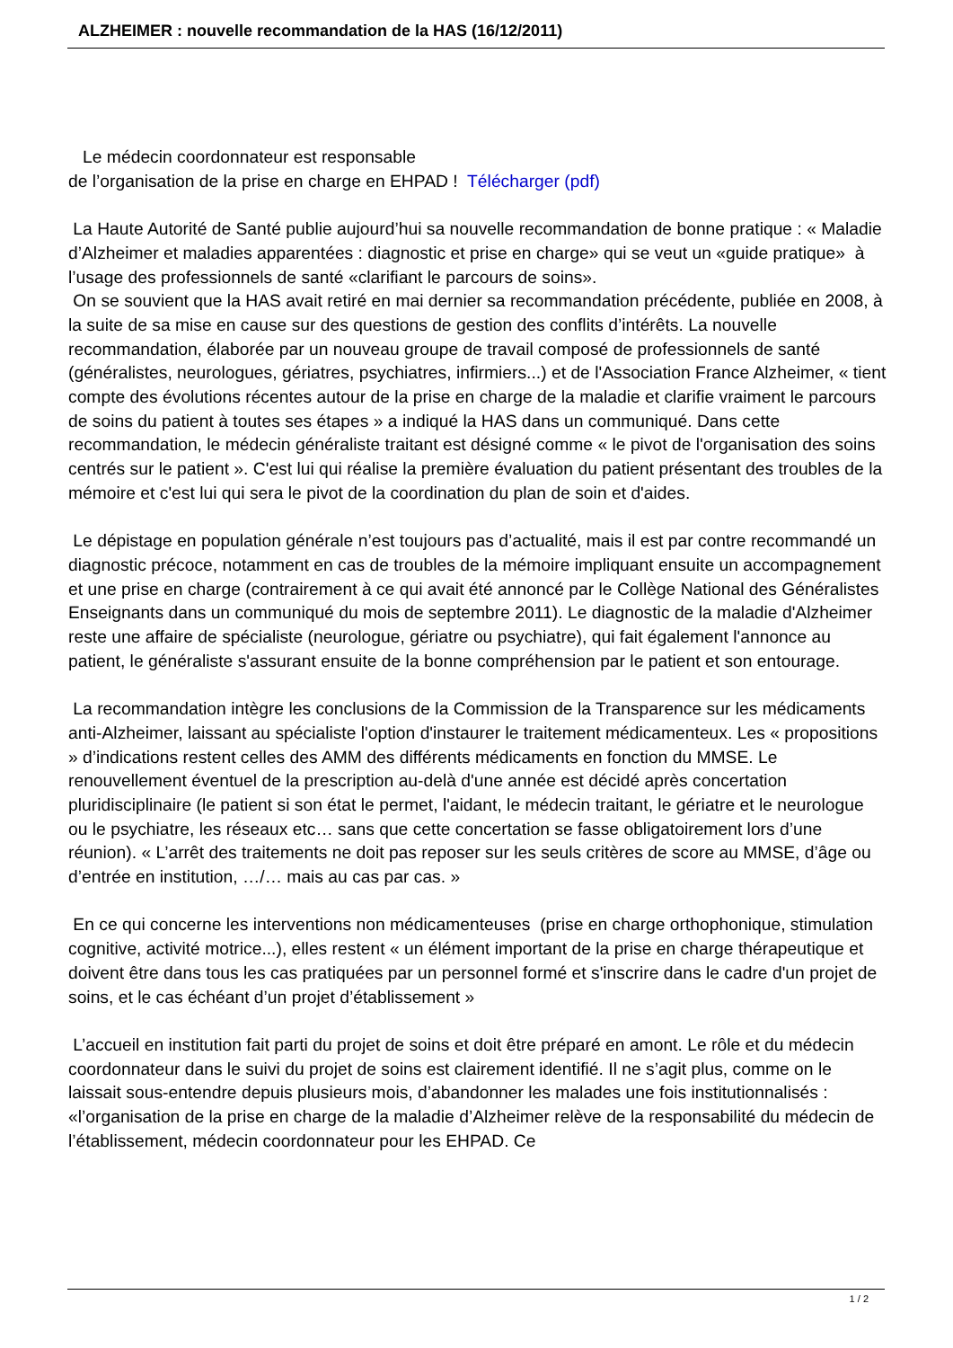ALZHEIMER : nouvelle recommandation de la HAS (16/12/2011)
Le médecin coordonnateur est responsable
de l’organisation de la prise en charge en EHPAD ! Télécharger (pdf)
La Haute Autorité de Santé publie aujourd’hui sa nouvelle recommandation de bonne pratique : « Maladie d’Alzheimer et maladies apparentées : diagnostic et prise en charge» qui se veut un «guide pratique» à l’usage des professionnels de santé «clarifiant le parcours de soins».
On se souvient que la HAS avait retiré en mai dernier sa recommandation précédente, publiée en 2008, à la suite de sa mise en cause sur des questions de gestion des conflits d’intérêts. La nouvelle recommandation, élaborée par un nouveau groupe de travail composé de professionnels de santé (généralistes, neurologues, gériatres, psychiatres, infirmiers...) et de l'Association France Alzheimer, « tient compte des évolutions récentes autour de la prise en charge de la maladie et clarifie vraiment le parcours de soins du patient à toutes ses étapes » a indiqué la HAS dans un communiqué. Dans cette recommandation, le médecin généraliste traitant est désigné comme « le pivot de l'organisation des soins centrés sur le patient ». C'est lui qui réalise la première évaluation du patient présentant des troubles de la mémoire et c'est lui qui sera le pivot de la coordination du plan de soin et d'aides.
Le dépistage en population générale n’est toujours pas d’actualité, mais il est par contre recommandé un diagnostic précoce, notamment en cas de troubles de la mémoire impliquant ensuite un accompagnement et une prise en charge (contrairement à ce qui avait été annoncé par le Collège National des Généralistes Enseignants dans un communiqué du mois de septembre 2011). Le diagnostic de la maladie d'Alzheimer reste une affaire de spécialiste (neurologue, gériatre ou psychiatre), qui fait également l'annonce au patient, le généraliste s'assurant ensuite de la bonne compréhension par le patient et son entourage.
La recommandation intègre les conclusions de la Commission de la Transparence sur les médicaments anti-Alzheimer, laissant au spécialiste l'option d'instaurer le traitement médicamenteux. Les « propositions » d’indications restent celles des AMM des différents médicaments en fonction du MMSE. Le renouvellement éventuel de la prescription au-delà d'une année est décidé après concertation pluridisciplinaire (le patient si son état le permet, l'aidant, le médecin traitant, le gériatre et le neurologue ou le psychiatre, les réseaux etc… sans que cette concertation se fasse obligatoirement lors d’une réunion). « L’arrêt des traitements ne doit pas reposer sur les seuls critères de score au MMSE, d’âge ou d’entrée en institution, …/… mais au cas par cas. »
En ce qui concerne les interventions non médicamenteuses (prise en charge orthophonique, stimulation cognitive, activité motrice...), elles restent « un élément important de la prise en charge thérapeutique et doivent être dans tous les cas pratiquées par un personnel formé et s'inscrire dans le cadre d'un projet de soins, et le cas échéant d’un projet d’établissement »
L’accueil en institution fait parti du projet de soins et doit être préparé en amont. Le rôle et du médecin coordonnateur dans le suivi du projet de soins est clairement identifié. Il ne s’agit plus, comme on le laissait sous-entendre depuis plusieurs mois, d’abandonner les malades une fois institutionnalisés : «l’organisation de la prise en charge de la maladie d’Alzheimer relève de la responsabilité du médecin de l’établissement, médecin coordonnateur pour les EHPAD. Ce
1 / 2